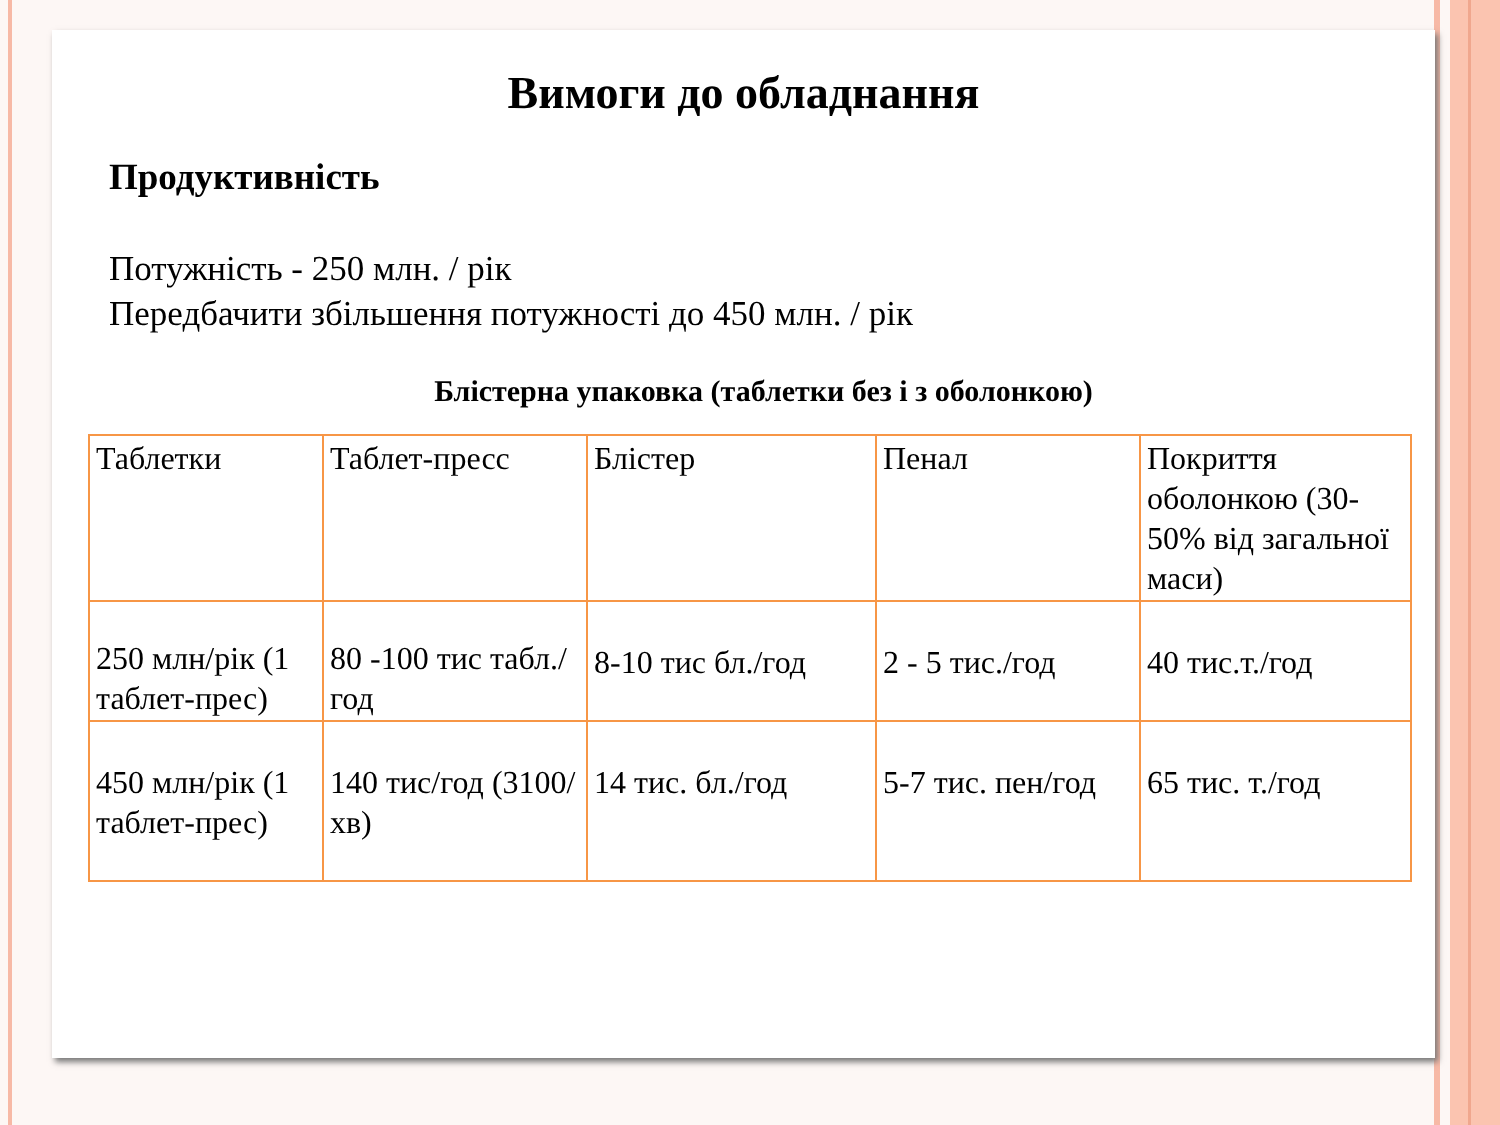Вимоги до обладнання
Продуктивність
Потужність - 250 млн. / рік
Передбачити збільшення потужності до 450 млн. / рік
Блістерна упаковка (таблетки без і з оболонкою)
| Таблетки | Таблет-пресс | Блістер | Пенал | Покриття оболонкою (30-50% від загальної маси) |
| 250 млн/рік (1 таблет-прес) | 80 -100 тис табл./год | 8-10 тис бл./год | 2 - 5 тис./год | 40 тис.т./год |
| 450 млн/рік (1 таблет-прес) | 140 тис/год (3100/хв) | 14 тис. бл./год | 5-7 тис. пен/год | 65 тис. т./год |